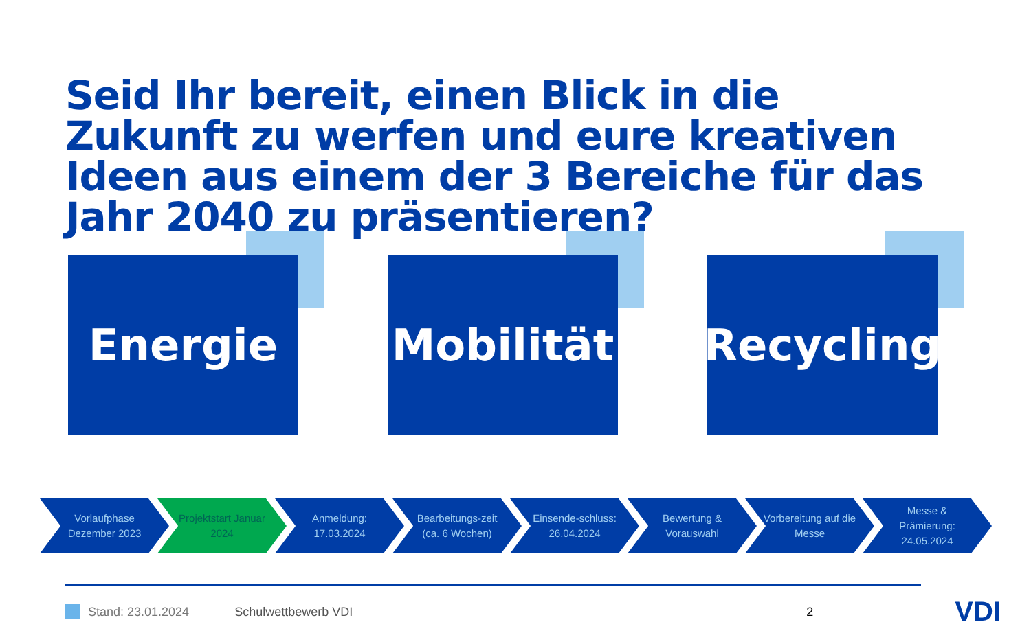Seid Ihr bereit, einen Blick in die Zukunft zu werfen und eure kreativen Ideen aus einem der 3 Bereiche für das Jahr 2040 zu präsentieren?
Energie
Mobilität
Recycling
Vorlaufphase Dezember 2023
Projektstart Januar 2024
Anmeldung: 17.03.2024
Bearbeitungs-zeit (ca. 6 Wochen)
Einsende-schluss: 26.04.2024
Bewertung & Vorauswahl
Vorbereitung auf die Messe
Messe & Prämierung: 24.05.2024
Stand: 23.01.2024 Schulwettbewerb VDI 2
VDI